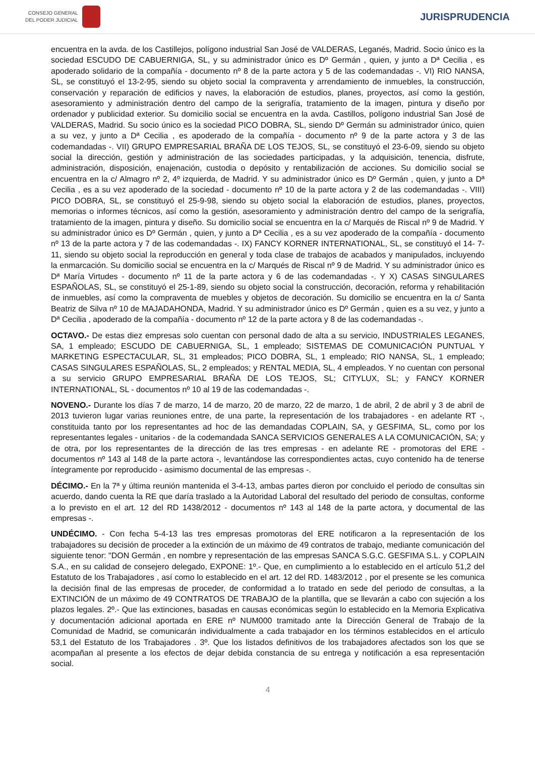CONSEJO GENERAL
DEL PODER JUDICIAL
JURISPRUDENCIA
encuentra en la avda. de los Castillejos, polígono industrial San José de VALDERAS, Leganés, Madrid. Socio único es la sociedad ESCUDO DE CABUERNIGA, SL, y su administrador único es Dº Germán , quien, y junto a Dª Cecilia , es apoderado solidario de la compañía - documento nº 8 de la parte actora y 5 de las codemandadas -. VI) RIO NANSA, SL, se constituyó el 13-2-95, siendo su objeto social la compraventa y arrendamiento de inmuebles, la construcción, conservación y reparación de edificios y naves, la elaboración de estudios, planes, proyectos, así como la gestión, asesoramiento y administración dentro del campo de la serigrafía, tratamiento de la imagen, pintura y diseño por ordenador y publicidad exterior. Su domicilio social se encuentra en la avda. Castillos, polígono industrial San José de VALDERAS, Madrid. Su socio único es la sociedad PICO DOBRA, SL, siendo Dº Germán su administrador único, quien a su vez, y junto a Dª Cecilia , es apoderado de la compañía - documento nº 9 de la parte actora y 3 de las codemandadas -. VII) GRUPO EMPRESARIAL BRAÑA DE LOS TEJOS, SL, se constituyó el 23-6-09, siendo su objeto social la dirección, gestión y administración de las sociedades participadas, y la adquisición, tenencia, disfrute, administración, disposición, enajenación, custodia o depósito y rentabilización de acciones. Su domicilio social se encuentra en la c/ Almagro nº 2, 4º izquierda, de Madrid. Y su administrador único es Dº Germán , quien, y junto a Dª Cecilia , es a su vez apoderado de la sociedad - documento nº 10 de la parte actora y 2 de las codemandadas -. VIII) PICO DOBRA, SL, se constituyó el 25-9-98, siendo su objeto social la elaboración de estudios, planes, proyectos, memorias o informes técnicos, así como la gestión, asesoramiento y administración dentro del campo de la serigrafía, tratamiento de la imagen, pintura y diseño. Su domicilio social se encuentra en la c/ Marqués de Riscal nº 9 de Madrid. Y su administrador único es Dº Germán , quien, y junto a Dª Cecilia , es a su vez apoderado de la compañía - documento nº 13 de la parte actora y 7 de las codemandadas -. IX) FANCY KORNER INTERNATIONAL, SL, se constituyó el 14- 7-11, siendo su objeto social la reproducción en general y toda clase de trabajos de acabados y manipulados, incluyendo la enmarcación. Su domicilio social se encuentra en la c/ Marqués de Riscal nº 9 de Madrid. Y su administrador único es Dª María Virtudes - documento nº 11 de la parte actora y 6 de las codemandadas -. Y X) CASAS SINGULARES ESPAÑOLAS, SL, se constituyó el 25-1-89, siendo su objeto social la construcción, decoración, reforma y rehabilitación de inmuebles, así como la compraventa de muebles y objetos de decoración. Su domicilio se encuentra en la c/ Santa Beatriz de Silva nº 10 de MAJADAHONDA, Madrid. Y su administrador único es Dº Germán , quien es a su vez, y junto a Dª Cecilia , apoderado de la compañía - documento nº 12 de la parte actora y 8 de las codemandadas -.
OCTAVO.- De estas diez empresas solo cuentan con personal dado de alta a su servicio, INDUSTRIALES LEGANES, SA, 1 empleado; ESCUDO DE CABUERNIGA, SL, 1 empleado; SISTEMAS DE COMUNICACIÓN PUNTUAL Y MARKETING ESPECTACULAR, SL, 31 empleados; PICO DOBRA, SL, 1 empleado; RIO NANSA, SL, 1 empleado; CASAS SINGULARES ESPAÑOLAS, SL, 2 empleados; y RENTAL MEDIA, SL, 4 empleados. Y no cuentan con personal a su servicio GRUPO EMPRESARIAL BRAÑA DE LOS TEJOS, SL; CITYLUX, SL; y FANCY KORNER INTERNATIONAL, SL - documentos nº 10 al 19 de las codemandadas -.
NOVENO.- Durante los días 7 de marzo, 14 de marzo, 20 de marzo, 22 de marzo, 1 de abril, 2 de abril y 3 de abril de 2013 tuvieron lugar varias reuniones entre, de una parte, la representación de los trabajadores - en adelante RT -, constituida tanto por los representantes ad hoc de las demandadas COPLAIN, SA, y GESFIMA, SL, como por los representantes legales - unitarios - de la codemandada SANCA SERVICIOS GENERALES A LA COMUNICACIÓN, SA; y de otra, por los representantes de la dirección de las tres empresas - en adelante RE - promotoras del ERE - documentos nº 143 al 148 de la parte actora -, levantándose las correspondientes actas, cuyo contenido ha de tenerse íntegramente por reproducido - asimismo documental de las empresas -.
DÉCIMO.- En la 7ª y última reunión mantenida el 3-4-13, ambas partes dieron por concluido el periodo de consultas sin acuerdo, dando cuenta la RE que daría traslado a la Autoridad Laboral del resultado del periodo de consultas, conforme a lo previsto en el art. 12 del RD 1438/2012 - documentos nº 143 al 148 de la parte actora, y documental de las empresas -.
UNDÉCIMO. - Con fecha 5-4-13 las tres empresas promotoras del ERE notificaron a la representación de los trabajadores su decisión de proceder a la extinción de un máximo de 49 contratos de trabajo, mediante comunicación del siguiente tenor: "DON Germán , en nombre y representación de las empresas SANCA S.G.C. GESFIMA S.L. y COPLAIN S.A., en su calidad de consejero delegado, EXPONE: 1º.- Que, en cumplimiento a lo establecido en el artículo 51,2 del Estatuto de los Trabajadores , así como lo establecido en el art. 12 del RD. 1483/2012 , por el presente se les comunica la decisión final de las empresas de proceder, de conformidad a lo tratado en sede del periodo de consultas, a la EXTINCIÓN de un máximo de 49 CONTRATOS DE TRABAJO de la plantilla, que se llevarán a cabo con sujeción a los plazos legales. 2º.- Que las extinciones, basadas en causas económicas según lo establecido en la Memoria Explicativa y documentación adicional aportada en ERE nº NUM000 tramitado ante la Dirección General de Trabajo de la Comunidad de Madrid, se comunicarán individualmente a cada trabajador en los términos establecidos en el artículo 53,1 del Estatuto de los Trabajadores . 3º. Que los listados definitivos de los trabajadores afectados son los que se acompañan al presente a los efectos de dejar debida constancia de su entrega y notificación a esa representación social.
4